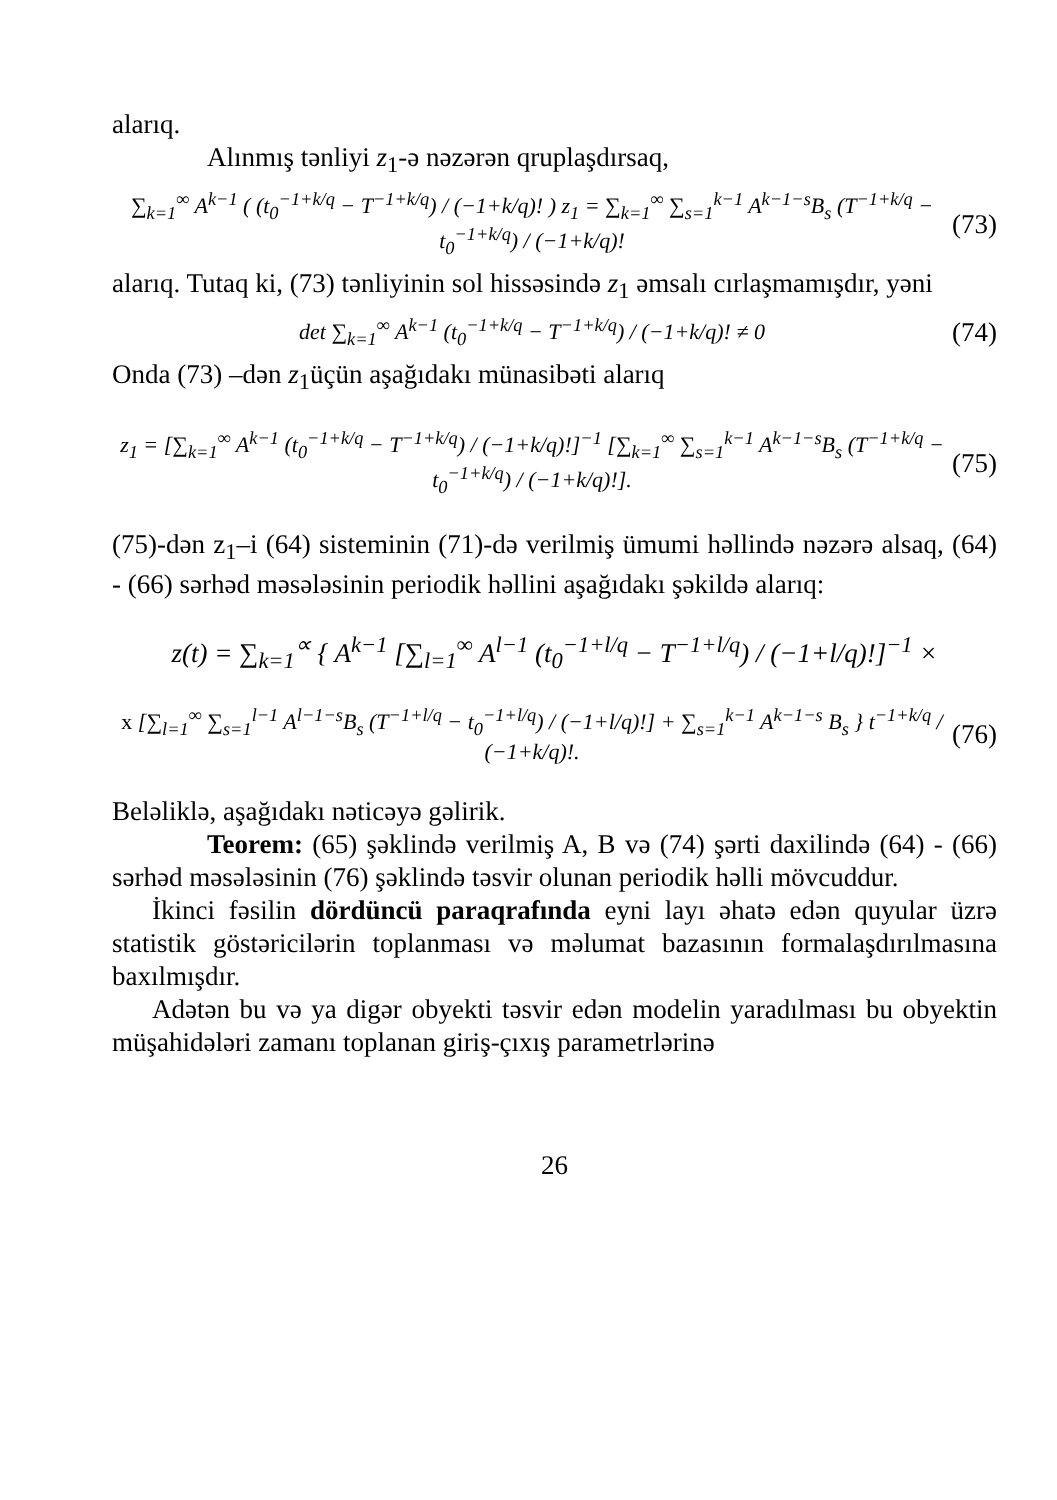alarıq.
Alınmış tənliyi z<sub>1</sub>-ə nəzərən qruplaşdırsaq,
∑<sub>k=1</sub><sup>∞</sup> A<sup>k−1</sup> ( (t<sub>0</sub><sup>−1+k/q</sup> − T<sup>−1+k/q</sup>) / (−1+k/q)! ) z<sub>1</sub> = ∑<sub>k=1</sub><sup>∞</sup> ∑<sub>s=1</sub><sup>k−1</sup> A<sup>k−1−s</sup>B<sub>s</sub> (T<sup>−1+k/q</sup> − t<sub>0</sub><sup>−1+k/q</sup>) / (−1+k/q)!
(73)
alarıq. Tutaq ki, (73) tənliyinin sol hissəsində z<sub>1</sub> əmsalı cırlaşmamışdır, yəni
det ∑<sub>k=1</sub><sup>∞</sup> A<sup>k−1</sup> (t<sub>0</sub><sup>−1+k/q</sup> − T<sup>−1+k/q</sup>) / (−1+k/q)! ≠ 0
(74)
Onda (73) –dən z<sub>1</sub>üçün aşağıdakı münasibəti alarıq
z<sub>1</sub> = [∑<sub>k=1</sub><sup>∞</sup> A<sup>k−1</sup> (t<sub>0</sub><sup>−1+k/q</sup> − T<sup>−1+k/q</sup>) / (−1+k/q)!]<sup>−1</sup> [∑<sub>k=1</sub><sup>∞</sup> ∑<sub>s=1</sub><sup>k−1</sup> A<sup>k−1−s</sup>B<sub>s</sub> (T<sup>−1+k/q</sup> − t<sub>0</sub><sup>−1+k/q</sup>) / (−1+k/q)!].
(75)
(75)-dən z<sub>1</sub>–i (64) sisteminin (71)-də verilmiş ümumi həllində nəzərə alsaq, (64) - (66) sərhəd məsələsinin periodik həllini aşağıdakı şəkildə alarıq:
z(t) = ∑<sub>k=1</sub><sup>∝</sup> { A<sup>k−1</sup> [∑<sub>l=1</sub><sup>∞</sup> A<sup>l−1</sup> (t<sub>0</sub><sup>−1+l/q</sup> − T<sup>−1+l/q</sup>) / (−1+l/q)!]<sup>−1</sup> ×
x [∑<sub>l=1</sub><sup>∞</sup> ∑<sub>s=1</sub><sup>l−1</sup> A<sup>l−1−s</sup>B<sub>s</sub> (T<sup>−1+l/q</sup> − t<sub>0</sub><sup>−1+l/q</sup>) / (−1+l/q)!] + ∑<sub>s=1</sub><sup>k−1</sup> A<sup>k−1−s</sup> B<sub>s</sub> } t<sup>−1+k/q</sup> / (−1+k/q)!.
(76)
Beləliklə, aşağıdakı nəticəyə gəlirik.
Teorem: (65) şəklində verilmiş A, B və (74) şərti daxilində (64) - (66) sərhəd məsələsinin (76) şəklində təsvir olunan periodik həlli mövcuddur.
İkinci fəsilin dördüncü paraqrafında eyni layı əhatə edən quyular üzrə statistik göstəricilərin toplanması və məlumat bazasının formalaşdırılmasına baxılmışdır.
Adətən bu və ya digər obyekti təsvir edən modelin yaradılması bu obyektin müşahidələri zamanı toplanan giriş-çıxış parametrlərinə
26